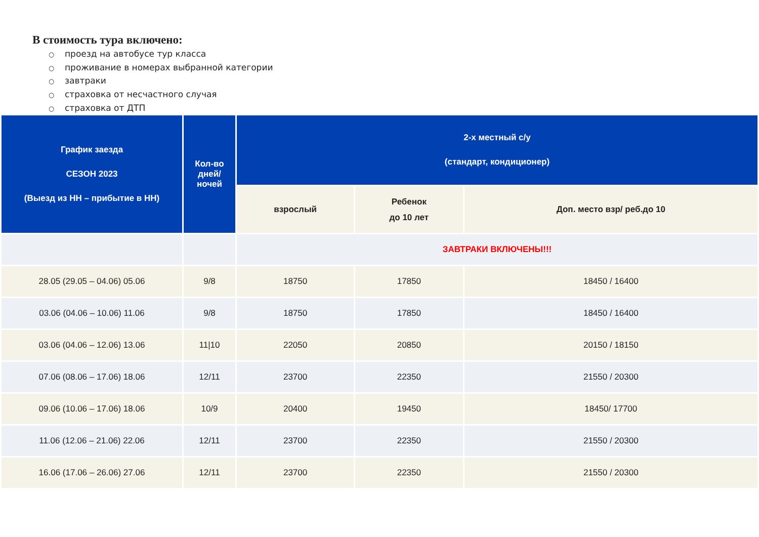В стоимость тура включено:
○ проезд на автобусе тур класса
○ проживание в номерах выбранной категории
○ завтраки
○ страховка от несчастного случая
○ страховка от ДТП
| График заезда СЕЗОН 2023 (Выезд из НН – прибытие в НН) | Кол-во дней/ ночей | 2-х местный с/у (стандарт, кондиционер) | | |
| --- | --- | --- | --- | --- |
| | | взрослый | Ребенок до 10 лет | Доп. место взр/ реб.до 10 |
| | | ЗАВТРАКИ ВКЛЮЧЕНЫ!!! | | |
| 28.05 (29.05 – 04.06) 05.06 | 9/8 | 18750 | 17850 | 18450 / 16400 |
| 03.06 (04.06 – 10.06) 11.06 | 9/8 | 18750 | 17850 | 18450 / 16400 |
| 03.06 (04.06 – 12.06) 13.06 | 11/10 | 22050 | 20850 | 20150 / 18150 |
| 07.06 (08.06 – 17.06) 18.06 | 12/11 | 23700 | 22350 | 21550 / 20300 |
| 09.06 (10.06 – 17.06) 18.06 | 10/9 | 20400 | 19450 | 18450/ 17700 |
| 11.06 (12.06 – 21.06) 22.06 | 12/11 | 23700 | 22350 | 21550 / 20300 |
| 16.06 (17.06 – 26.06) 27.06 | 12/11 | 23700 | 22350 | 21550 / 20300 |